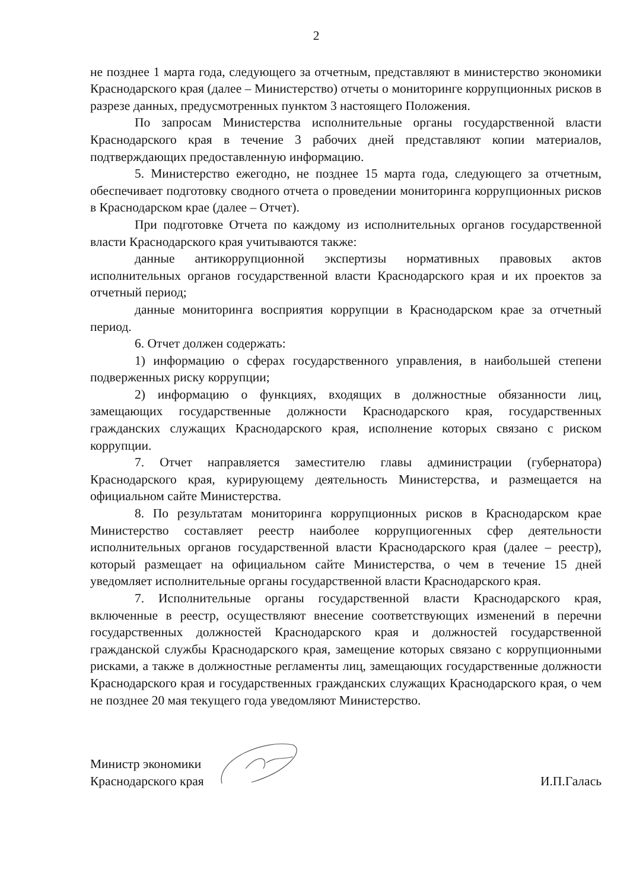2
не позднее 1 марта года, следующего за отчетным, представляют в министерство экономики Краснодарского края (далее – Министерство) отчеты о мониторинге коррупционных рисков в разрезе данных, предусмотренных пунктом 3 настоящего Положения.
По запросам Министерства исполнительные органы государственной власти Краснодарского края в течение 3 рабочих дней представляют копии материалов, подтверждающих предоставленную информацию.
5. Министерство ежегодно, не позднее 15 марта года, следующего за отчетным, обеспечивает подготовку сводного отчета о проведении мониторинга коррупционных рисков в Краснодарском крае (далее – Отчет).
При подготовке Отчета по каждому из исполнительных органов государственной власти Краснодарского края учитываются также:
данные антикоррупционной экспертизы нормативных правовых актов исполнительных органов государственной власти Краснодарского края и их проектов за отчетный период;
данные мониторинга восприятия коррупции в Краснодарском крае за отчетный период.
6. Отчет должен содержать:
1) информацию о сферах государственного управления, в наибольшей степени подверженных риску коррупции;
2) информацию о функциях, входящих в должностные обязанности лиц, замещающих государственные должности Краснодарского края, государственных гражданских служащих Краснодарского края, исполнение которых связано с риском коррупции.
7. Отчет направляется заместителю главы администрации (губернатора) Краснодарского края, курирующему деятельность Министерства, и размещается на официальном сайте Министерства.
8. По результатам мониторинга коррупционных рисков в Краснодарском крае Министерство составляет реестр наиболее коррупциогенных сфер деятельности исполнительных органов государственной власти Краснодарского края (далее – реестр), который размещает на официальном сайте Министерства, о чем в течение 15 дней уведомляет исполнительные органы государственной власти Краснодарского края.
7. Исполнительные органы государственной власти Краснодарского края, включенные в реестр, осуществляют внесение соответствующих изменений в перечни государственных должностей Краснодарского края и должностей государственной гражданской службы Краснодарского края, замещение которых связано с коррупционными рисками, а также в должностные регламенты лиц, замещающих государственные должности Краснодарского края и государственных гражданских служащих Краснодарского края, о чем не позднее 20 мая текущего года уведомляют Министерство.
Министр экономики
Краснодарского края
И.П.Галась